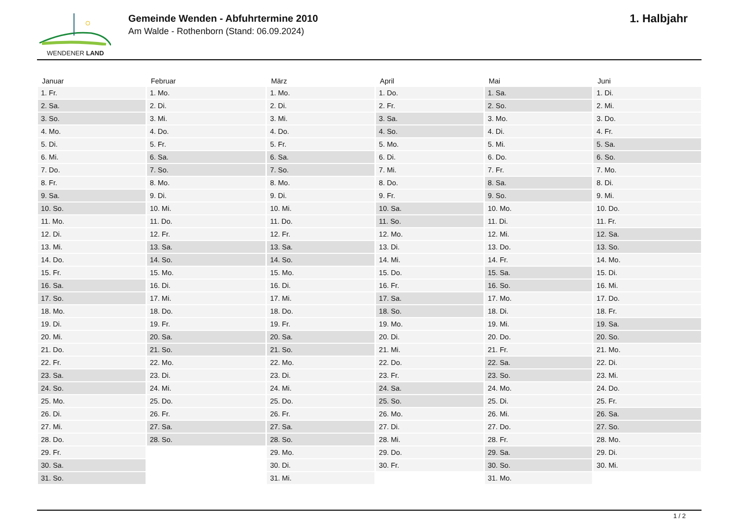WENDENER LAND
Gemeinde Wenden - Abfuhrtermine 2010
Am Walde - Rothenborn (Stand: 06.09.2024)
1. Halbjahr
| Januar | Februar | März | April | Mai | Juni |
| --- | --- | --- | --- | --- | --- |
| 1. Fr. | 1. Mo. | 1. Mo. | 1. Do. | 1. Sa. | 1. Di. |
| 2. Sa. | 2. Di. | 2. Di. | 2. Fr. | 2. So. | 2. Mi. |
| 3. So. | 3. Mi. | 3. Mi. | 3. Sa. | 3. Mo. | 3. Do. |
| 4. Mo. | 4. Do. | 4. Do. | 4. So. | 4. Di. | 4. Fr. |
| 5. Di. | 5. Fr. | 5. Fr. | 5. Mo. | 5. Mi. | 5. Sa. |
| 6. Mi. | 6. Sa. | 6. Sa. | 6. Di. | 6. Do. | 6. So. |
| 7. Do. | 7. So. | 7. So. | 7. Mi. | 7. Fr. | 7. Mo. |
| 8. Fr. | 8. Mo. | 8. Mo. | 8. Do. | 8. Sa. | 8. Di. |
| 9. Sa. | 9. Di. | 9. Di. | 9. Fr. | 9. So. | 9. Mi. |
| 10. So. | 10. Mi. | 10. Mi. | 10. Sa. | 10. Mo. | 10. Do. |
| 11. Mo. | 11. Do. | 11. Do. | 11. So. | 11. Di. | 11. Fr. |
| 12. Di. | 12. Fr. | 12. Fr. | 12. Mo. | 12. Mi. | 12. Sa. |
| 13. Mi. | 13. Sa. | 13. Sa. | 13. Di. | 13. Do. | 13. So. |
| 14. Do. | 14. So. | 14. So. | 14. Mi. | 14. Fr. | 14. Mo. |
| 15. Fr. | 15. Mo. | 15. Mo. | 15. Do. | 15. Sa. | 15. Di. |
| 16. Sa. | 16. Di. | 16. Di. | 16. Fr. | 16. So. | 16. Mi. |
| 17. So. | 17. Mi. | 17. Mi. | 17. Sa. | 17. Mo. | 17. Do. |
| 18. Mo. | 18. Do. | 18. Do. | 18. So. | 18. Di. | 18. Fr. |
| 19. Di. | 19. Fr. | 19. Fr. | 19. Mo. | 19. Mi. | 19. Sa. |
| 20. Mi. | 20. Sa. | 20. Sa. | 20. Di. | 20. Do. | 20. So. |
| 21. Do. | 21. So. | 21. So. | 21. Mi. | 21. Fr. | 21. Mo. |
| 22. Fr. | 22. Mo. | 22. Mo. | 22. Do. | 22. Sa. | 22. Di. |
| 23. Sa. | 23. Di. | 23. Di. | 23. Fr. | 23. So. | 23. Mi. |
| 24. So. | 24. Mi. | 24. Mi. | 24. Sa. | 24. Mo. | 24. Do. |
| 25. Mo. | 25. Do. | 25. Do. | 25. So. | 25. Di. | 25. Fr. |
| 26. Di. | 26. Fr. | 26. Fr. | 26. Mo. | 26. Mi. | 26. Sa. |
| 27. Mi. | 27. Sa. | 27. Sa. | 27. Di. | 27. Do. | 27. So. |
| 28. Do. | 28. So. | 28. So. | 28. Mi. | 28. Fr. | 28. Mo. |
| 29. Fr. | | 29. Mo. | 29. Do. | 29. Sa. | 29. Di. |
| 30. Sa. | | 30. Di. | 30. Fr. | 30. So. | 30. Mi. |
| 31. So. | | 31. Mi. | | 31. Mo. | |
1 / 2